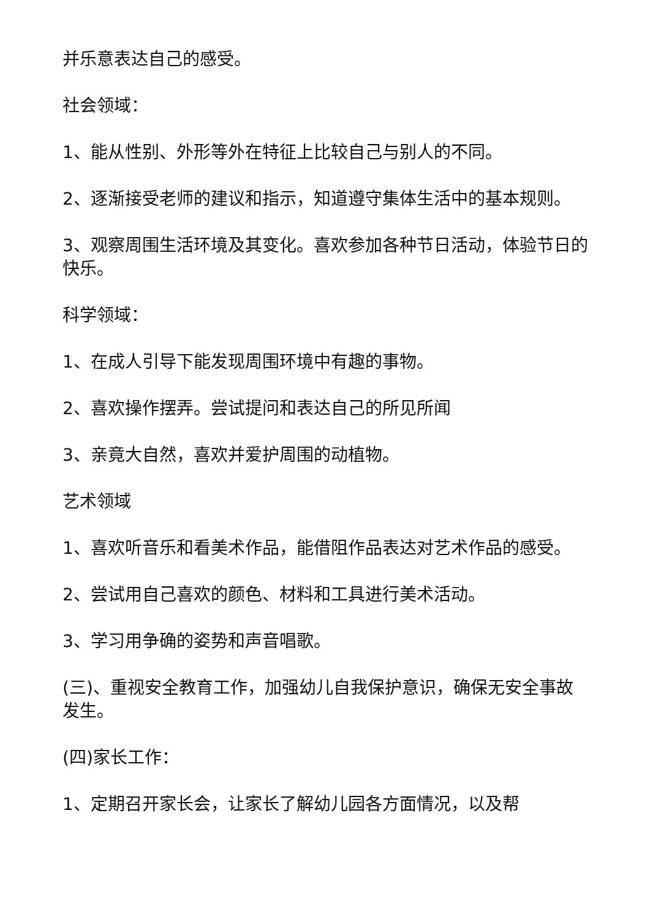并乐意表达自己的感受。
社会领域：
1、能从性别、外形等外在特征上比较自己与别人的不同。
2、逐渐接受老师的建议和指示，知道遵守集体生活中的基本规则。
3、观察周围生活环境及其变化。喜欢参加各种节日活动，体验节日的快乐。
科学领域：
1、在成人引导下能发现周围环境中有趣的事物。
2、喜欢操作摆弄。尝试提问和表达自己的所见所闻
3、亲竟大自然，喜欢并爱护周围的动植物。
艺术领域
1、喜欢听音乐和看美术作品，能借阻作品表达对艺术作品的感受。
2、尝试用自己喜欢的颜色、材料和工具进行美术活动。
3、学习用争确的姿势和声音唱歌。
(三)、重视安全教育工作，加强幼儿自我保护意识，确保无安全事故发生。
(四)家长工作：
1、定期召开家长会，让家长了解幼儿园各方面情况，以及帮